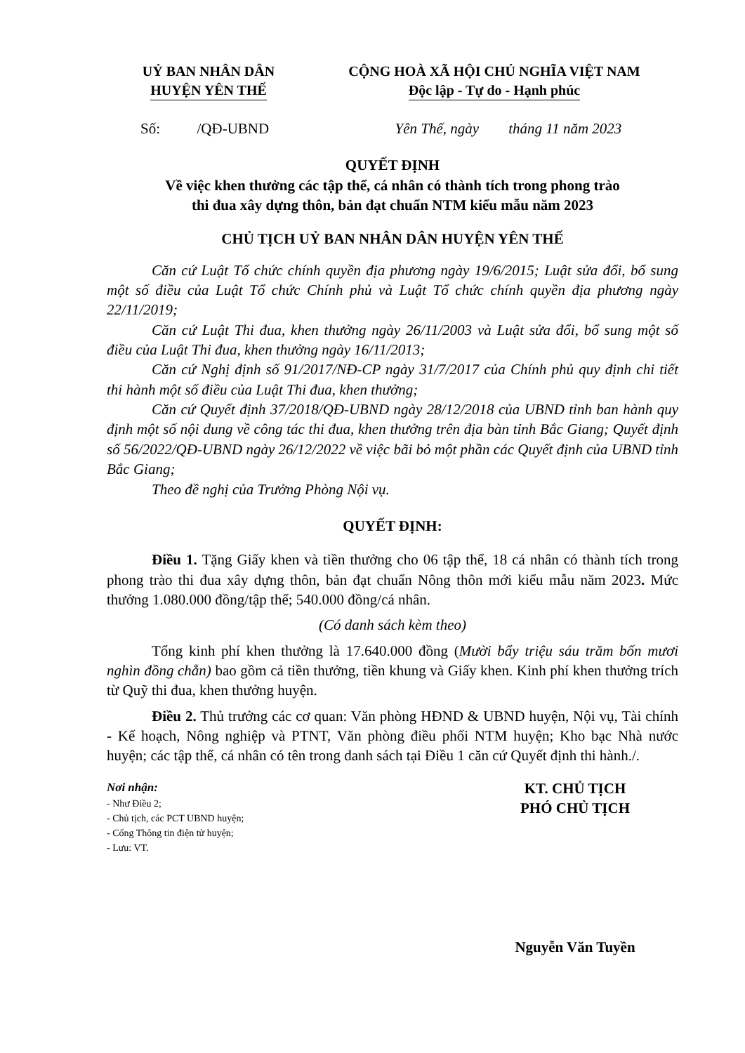UỶ BAN NHÂN DÂN
HUYỆN YÊN THẾ
CỘNG HOÀ XÃ HỘI CHỦ NGHĨA VIỆT NAM
Độc lập - Tự do - Hạnh phúc
Số: /QĐ-UBND Yên Thế, ngày tháng 11 năm 2023
QUYẾT ĐỊNH
Về việc khen thưởng các tập thể, cá nhân có thành tích trong phong trào
thi đua xây dựng thôn, bản đạt chuẩn NTM kiểu mẫu năm 2023
CHỦ TỊCH UỶ BAN NHÂN DÂN HUYỆN YÊN THẾ
Căn cứ Luật Tổ chức chính quyền địa phương ngày 19/6/2015; Luật sửa đổi, bổ sung một số điều của Luật Tổ chức Chính phủ và Luật Tổ chức chính quyền địa phương ngày 22/11/2019;
Căn cứ Luật Thi đua, khen thưởng ngày 26/11/2003 và Luật sửa đổi, bổ sung một số điều của Luật Thi đua, khen thưởng ngày 16/11/2013;
Căn cứ Nghị định số 91/2017/NĐ-CP ngày 31/7/2017 của Chính phủ quy định chi tiết thi hành một số điều của Luật Thi đua, khen thưởng;
Căn cứ Quyết định 37/2018/QĐ-UBND ngày 28/12/2018 của UBND tỉnh ban hành quy định một số nội dung về công tác thi đua, khen thưởng trên địa bàn tỉnh Bắc Giang; Quyết định số 56/2022/QĐ-UBND ngày 26/12/2022 về việc bãi bỏ một phần các Quyết định của UBND tỉnh Bắc Giang;
Theo đề nghị của Trưởng Phòng Nội vụ.
QUYẾT ĐỊNH:
Điều 1. Tặng Giấy khen và tiền thưởng cho 06 tập thể, 18 cá nhân có thành tích trong phong trào thi đua xây dựng thôn, bản đạt chuẩn Nông thôn mới kiểu mẫu năm 2023. Mức thưởng 1.080.000 đồng/tập thể; 540.000 đồng/cá nhân.
(Có danh sách kèm theo)
Tổng kinh phí khen thưởng là 17.640.000 đồng (Mười bẩy triệu sáu trăm bốn mươi nghìn đồng chẵn) bao gồm cả tiền thưởng, tiền khung và Giấy khen. Kinh phí khen thưởng trích từ Quỹ thi đua, khen thưởng huyện.
Điều 2. Thủ trưởng các cơ quan: Văn phòng HĐND & UBND huyện, Nội vụ, Tài chính - Kế hoạch, Nông nghiệp và PTNT, Văn phòng điều phối NTM huyện; Kho bạc Nhà nước huyện; các tập thể, cá nhân có tên trong danh sách tại Điều 1 căn cứ Quyết định thi hành./.
Nơi nhận:
- Như Điều 2;
- Chủ tịch, các PCT UBND huyện;
- Cổng Thông tin điện tử huyện;
- Lưu: VT.
KT. CHỦ TỊCH
PHÓ CHỦ TỊCH
Nguyễn Văn Tuyền